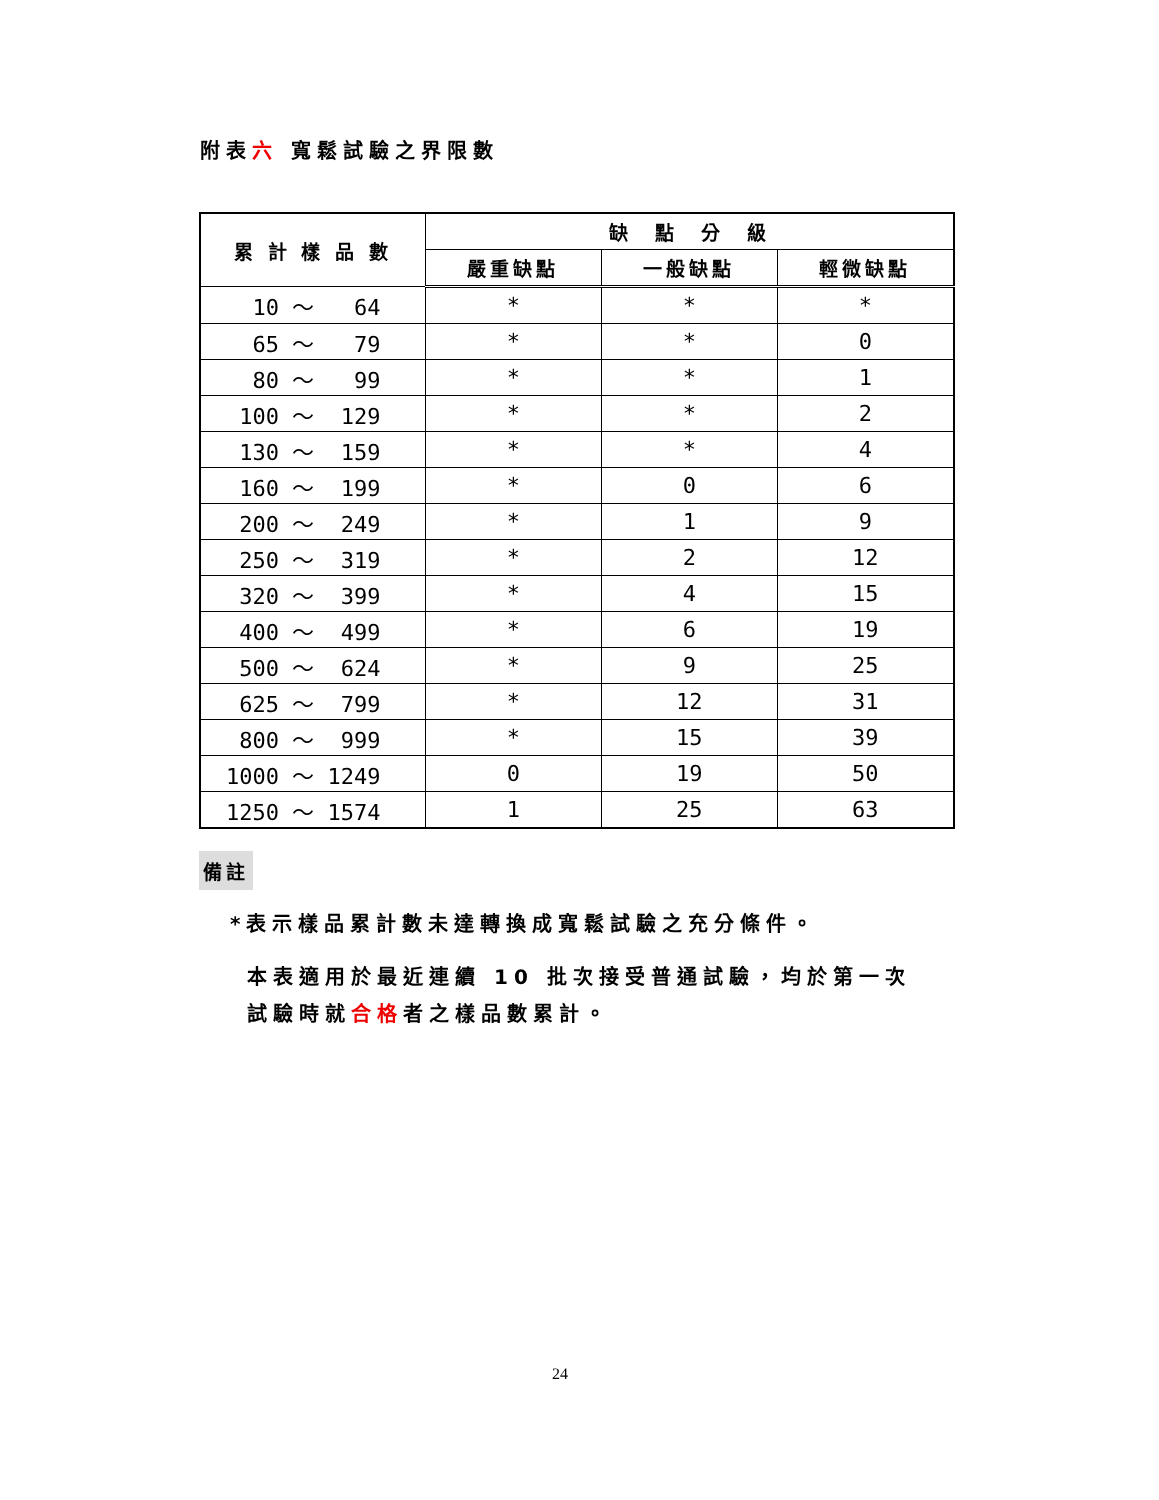附表六 寬鬆試驗之界限數
| 累 計 樣 品 數 | 缺 點 分 級 | | |
| --- | --- | --- | --- |
| | 嚴重缺點 | 一般缺點 | 輕微缺點 |
| 10 ～ 64 | * | * | * |
| 65 ～ 79 | * | * | 0 |
| 80 ～ 99 | * | * | 1 |
| 100 ～ 129 | * | * | 2 |
| 130 ～ 159 | * | * | 4 |
| 160 ～ 199 | * | 0 | 6 |
| 200 ～ 249 | * | 1 | 9 |
| 250 ～ 319 | * | 2 | 12 |
| 320 ～ 399 | * | 4 | 15 |
| 400 ～ 499 | * | 6 | 19 |
| 500 ～ 624 | * | 9 | 25 |
| 625 ～ 799 | * | 12 | 31 |
| 800 ～ 999 | * | 15 | 39 |
| 1000 ～ 1249 | 0 | 19 | 50 |
| 1250 ～ 1574 | 1 | 25 | 63 |
備註
*表示樣品累計數未達轉換成寬鬆試驗之充分條件。
本表適用於最近連續 10 批次接受普通試驗，均於第一次試驗時就合格者之樣品數累計。
24